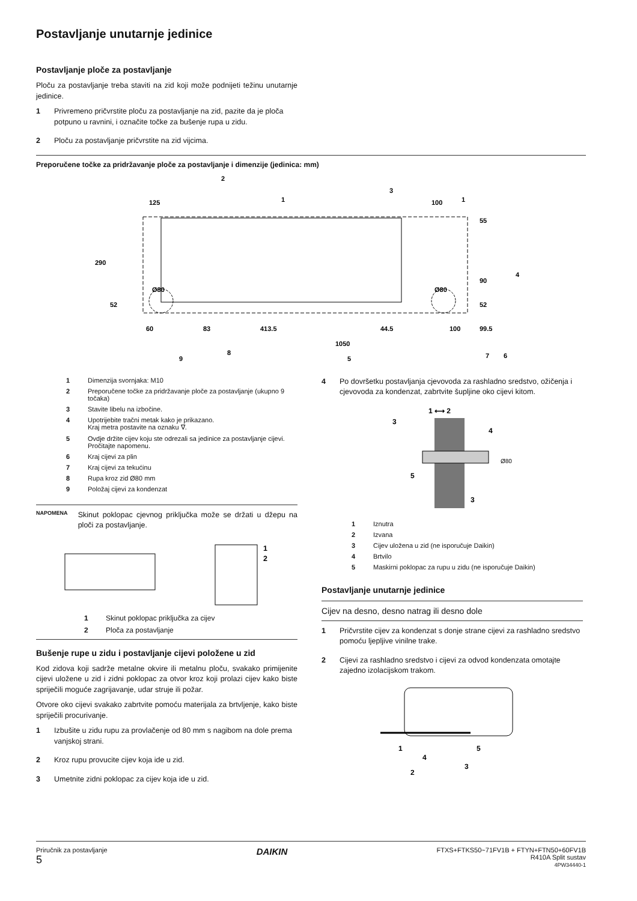Postavljanje unutarnje jedinice
Postavljanje ploče za postavljanje
Ploču za postavljanje treba staviti na zid koji može podnijeti težinu unutarnje jedinice.
1 Privremeno pričvrstite ploču za postavljanje na zid, pazite da je ploča potpuno u ravnini, i označite točke za bušenje rupa u zidu.
2 Ploču za postavljanje pričvrstite na zid vijcima.
Preporučene točke za pridržavanje ploče za postavljanje i dimenzije (jedinica: mm)
125
100
290
Ø80
Ø80
60
83
413.5
44.5
1050
100
99.5
55
90
52
52
2
3
1
1
4
5
6
7
8
9
1 Dimenzija svornjaka: M10
2 Preporučene točke za pridržavanje ploče za postavljanje (ukupno 9 točaka)
3 Stavite libelu na izbočine.
4 Upotrijebite tračni metak kako je prikazano.
Kraj metra postavite na oznaku ∇.
5 Ovdje držite cijev koju ste odrezali sa jedinice za postavljanje cijevi. Pročitajte napomenu.
6 Kraj cijevi za plin
7 Kraj cijevi za tekućinu
8 Rupa kroz zid Ø80 mm
9 Položaj cijevi za kondenzat
NAPOMENA
Skinut poklopac cjevnog priključka može se držati u džepu na ploči za postavljanje.
1
2
1 Skinut poklopac priključka za cijev
2 Ploča za postavljanje
Bušenje rupe u zidu i postavljanje cijevi položene u zid
Kod zidova koji sadrže metalne okvire ili metalnu ploču, svakako primijenite cijevi uložene u zid i zidni poklopac za otvor kroz koji prolazi cijev kako biste spriječili moguće zagrijavanje, udar struje ili požar.
Otvore oko cijevi svakako zabrtvite pomoću materijala za brtvljenje, kako biste spriječili procurivanje.
1 Izbušite u zidu rupu za provlačenje od 80 mm s nagibom na dole prema vanjskoj strani.
2 Kroz rupu provucite cijev koja ide u zid.
3 Umetnite zidni poklopac za cijev koja ide u zid.
4 Po dovršetku postavljanja cjevovoda za rashladno sredstvo, ožičenja i cjevovoda za kondenzat, zabrtvite šupljine oko cijevi kitom.
1 ⟷ 2
3
4
5
3
Ø80
1 Iznutra
2 Izvana
3 Cijev uložena u zid (ne isporučuje Daikin)
4 Brtvilo
5 Maskirni poklopac za rupu u zidu (ne isporučuje Daikin)
Postavljanje unutarnje jedinice
Cijev na desno, desno natrag ili desno dole
1 Pričvrstite cijev za kondenzat s donje strane cijevi za rashladno sredstvo pomoću ljepljive vinilne trake.
2 Cijevi za rashladno sredstvo i cijevi za odvod kondenzata omotajte zajedno izolacijskom trakom.
1
4
5
3
2
Priručnik za postavljanje
5
DAIKIN
FTXS+FTKS50~71FV1B + FTYN+FTN50+60FV1B
R410A Split sustav
4PW34440-1